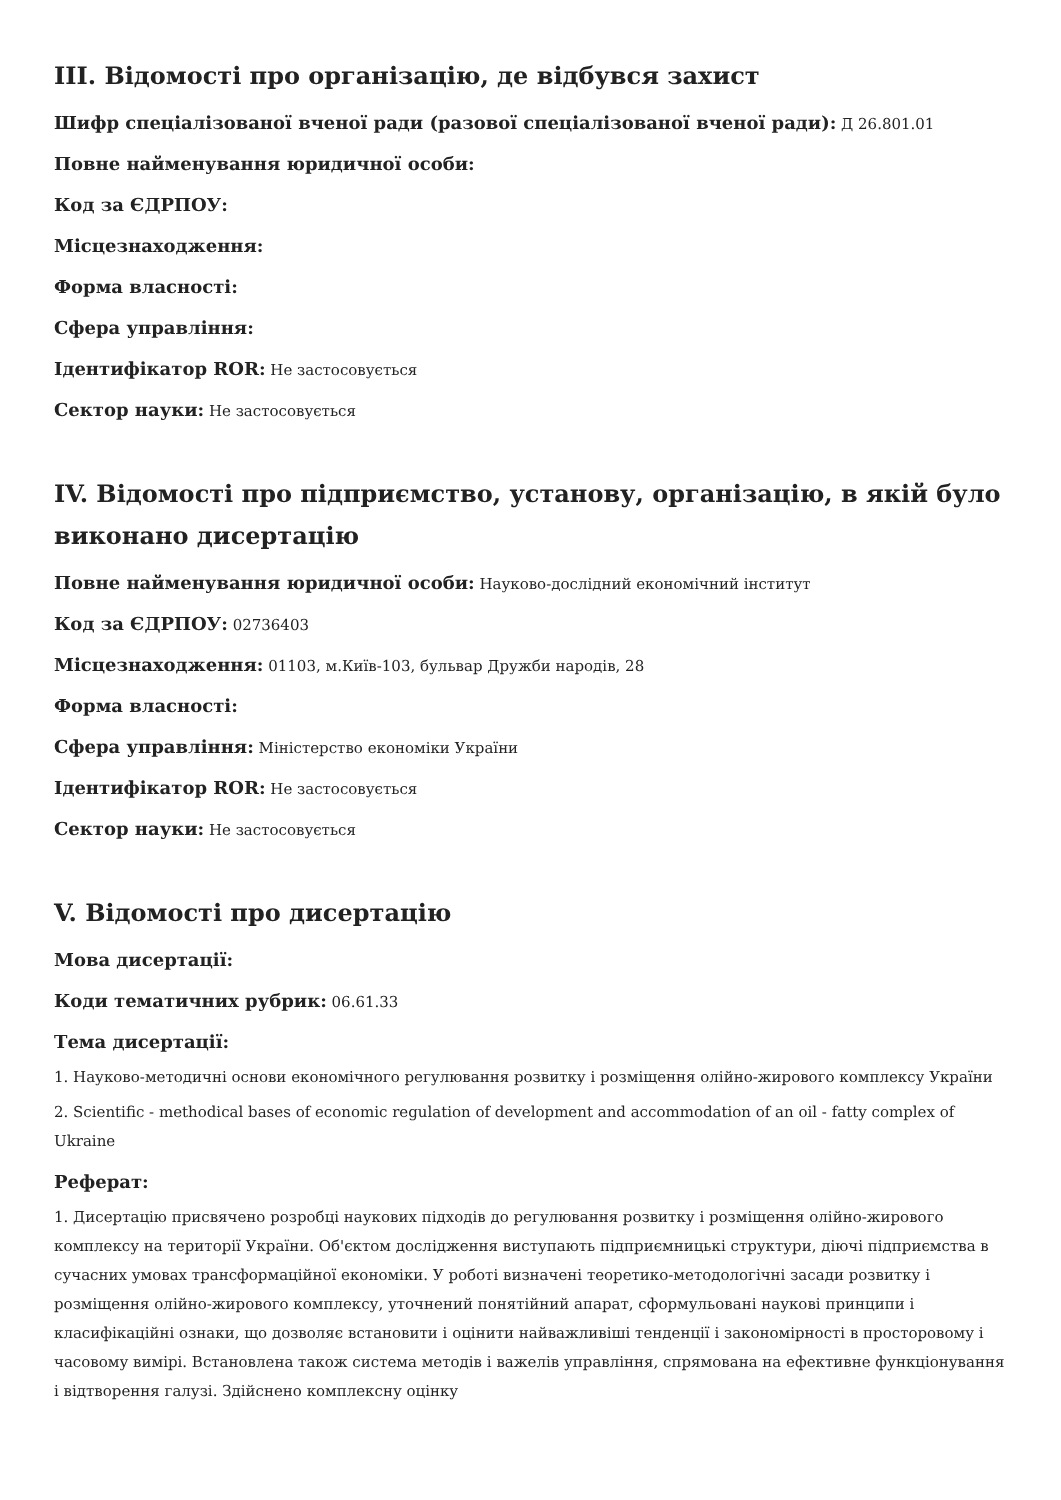III. Відомості про організацію, де відбувся захист
Шифр спеціалізованої вченої ради (разової спеціалізованої вченої ради): Д 26.801.01
Повне найменування юридичної особи:
Код за ЄДРПОУ:
Місцезнаходження:
Форма власності:
Сфера управління:
Ідентифікатор ROR: Не застосовується
Сектор науки: Не застосовується
IV. Відомості про підприємство, установу, організацію, в якій було виконано дисертацію
Повне найменування юридичної особи: Науково-дослідний економічний інститут
Код за ЄДРПОУ: 02736403
Місцезнаходження: 01103, м.Київ-103, бульвар Дружби народів, 28
Форма власності:
Сфера управління: Міністерство економіки України
Ідентифікатор ROR: Не застосовується
Сектор науки: Не застосовується
V. Відомості про дисертацію
Мова дисертації:
Коди тематичних рубрик: 06.61.33
Тема дисертації:
1. Науково-методичні основи економічного регулювання розвитку і розміщення олійно-жирового комплексу України
2. Scientific - methodical bases of economic regulation of development and accommodation of an oil - fatty complex of Ukraine
Реферат:
1. Дисертацію присвячено розробці наукових підходів до регулювання розвитку і розміщення олійно-жирового комплексу на території України. Об'єктом дослідження виступають підприємницькі структури, діючі підприємства в сучасних умовах трансформаційної економіки. У роботі визначені теоретико-методологічні засади розвитку і розміщення олійно-жирового комплексу, уточнений понятійний апарат, сформульовані наукові принципи і класифікаційні ознаки, що дозволяє встановити і оцінити найважливіші тенденції і закономірності в просторовому і часовому вимірі. Встановлена також система методів і важелів управління, спрямована на ефективне функціонування і відтворення галузі. Здійснено комплексну оцінку